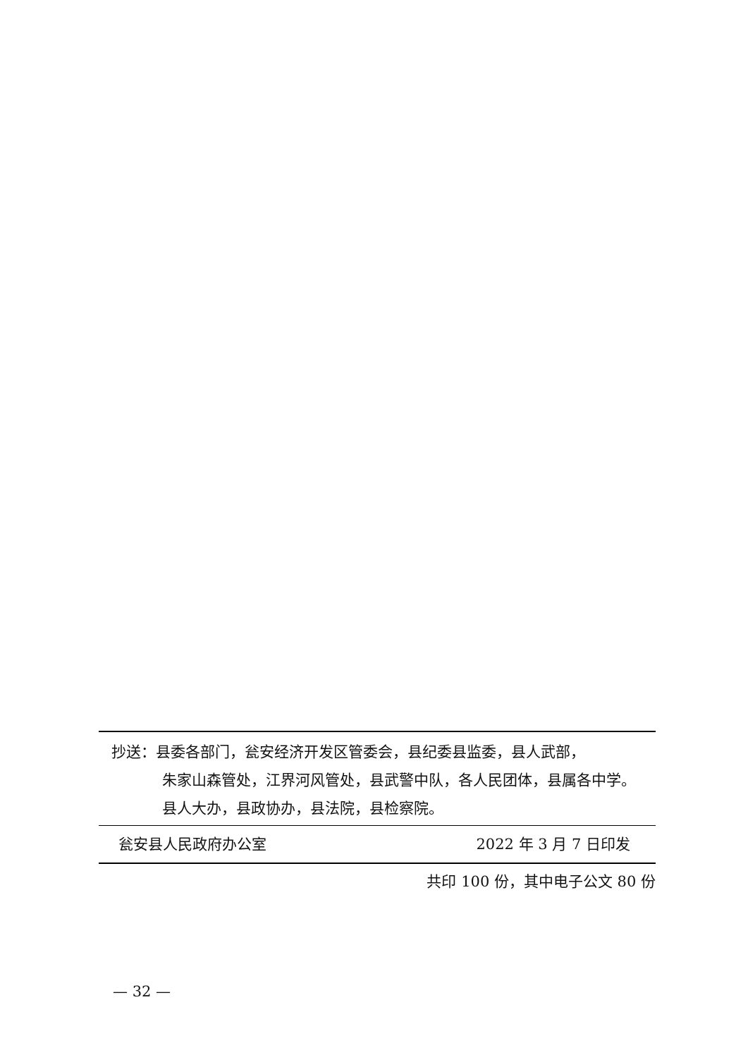抄送：县委各部门，瓮安经济开发区管委会，县纪委县监委，县人武部，
朱家山森管处，江界河风管处，县武警中队，各人民团体，县属各中学。
县人大办，县政协办，县法院，县检察院。
瓮安县人民政府办公室 2022 年 3 月 7 日印发
共印 100 份，其中电子公文 80 份
— 32 —